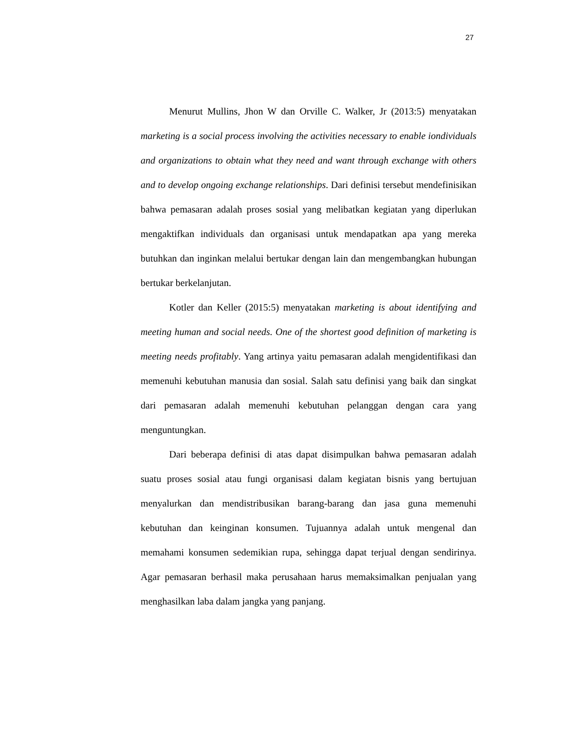27
Menurut Mullins, Jhon W dan Orville C. Walker, Jr (2013:5) menyatakan marketing is a social process involving the activities necessary to enable iondividuals and organizations to obtain what they need and want through exchange with others and to develop ongoing exchange relationships. Dari definisi tersebut mendefinisikan bahwa pemasaran adalah proses sosial yang melibatkan kegiatan yang diperlukan mengaktifkan individuals dan organisasi untuk mendapatkan apa yang mereka butuhkan dan inginkan melalui bertukar dengan lain dan mengembangkan hubungan bertukar berkelanjutan.
Kotler dan Keller (2015:5) menyatakan marketing is about identifying and meeting human and social needs. One of the shortest good definition of marketing is meeting needs profitably. Yang artinya yaitu pemasaran adalah mengidentifikasi dan memenuhi kebutuhan manusia dan sosial. Salah satu definisi yang baik dan singkat dari pemasaran adalah memenuhi kebutuhan pelanggan dengan cara yang menguntungkan.
Dari beberapa definisi di atas dapat disimpulkan bahwa pemasaran adalah suatu proses sosial atau fungi organisasi dalam kegiatan bisnis yang bertujuan menyalurkan dan mendistribusikan barang-barang dan jasa guna memenuhi kebutuhan dan keinginan konsumen. Tujuannya adalah untuk mengenal dan memahami konsumen sedemikian rupa, sehingga dapat terjual dengan sendirinya. Agar pemasaran berhasil maka perusahaan harus memaksimalkan penjualan yang menghasilkan laba dalam jangka yang panjang.